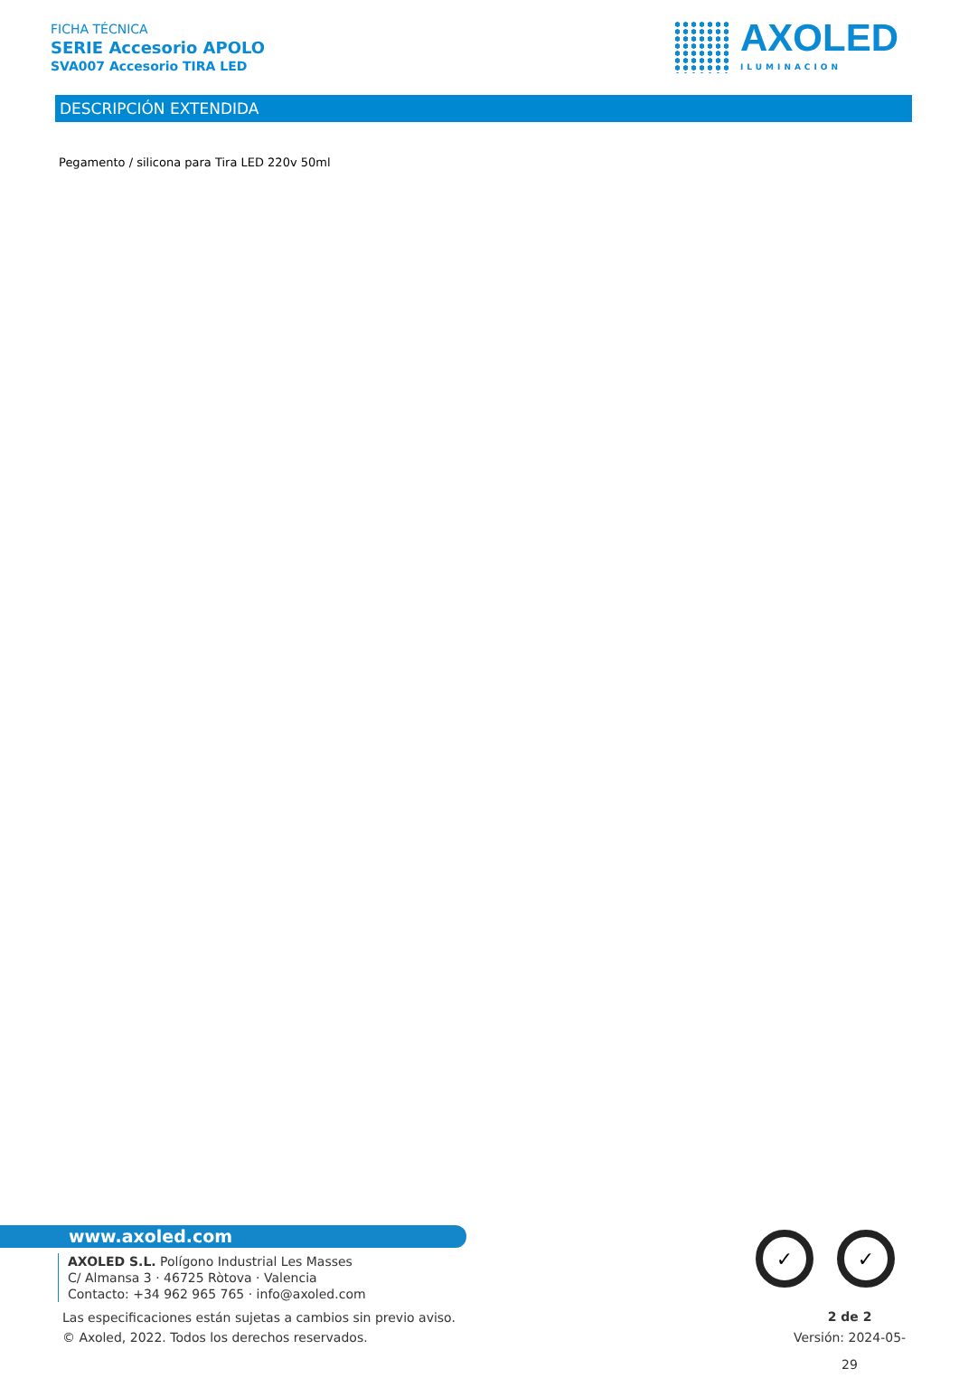FICHA TÉCNICA
SERIE Accesorio APOLO
SVA007 Accesorio TIRA LED
AXOLED
ILUMINACION
DESCRIPCIÓN EXTENDIDA
Pegamento / silicona para Tira LED 220v 50ml
www.axoled.com
AXOLED S.L. Polígono Industrial Les Masses
C/ Almansa 3 · 46725 Ròtova · Valencia
Contacto: +34 962 965 765 · info@axoled.com
Las especificaciones están sujetas a cambios sin previo aviso.
© Axoled, 2022. Todos los derechos reservados.
✓ ✓
2 de 2
Versión: 2024-05-29